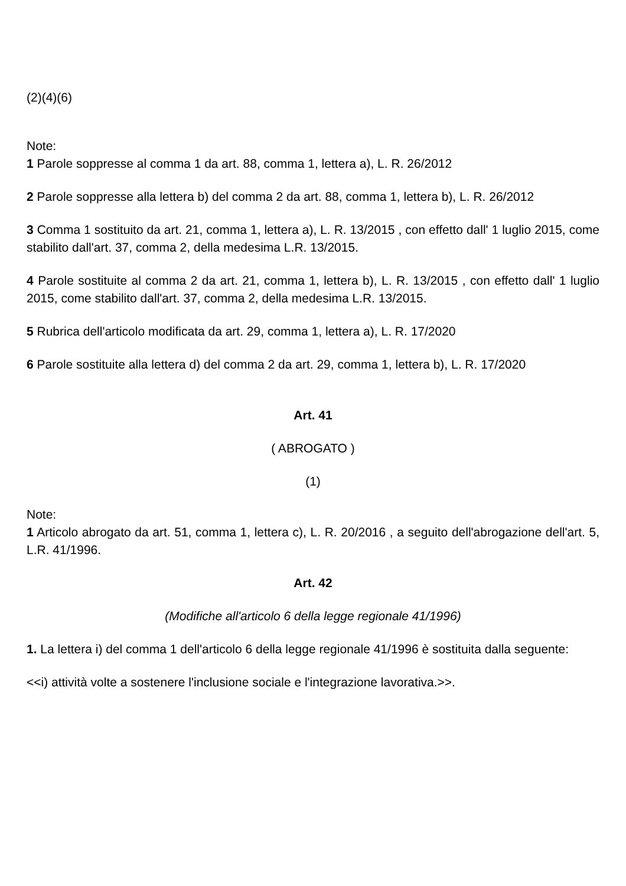(2)(4)(6)
Note:
1 Parole soppresse al comma 1 da art. 88, comma 1, lettera a), L. R. 26/2012
2 Parole soppresse alla lettera b) del comma 2 da art. 88, comma 1, lettera b), L. R. 26/2012
3 Comma 1 sostituito da art. 21, comma 1, lettera a), L. R. 13/2015 , con effetto dall' 1 luglio 2015, come stabilito dall'art. 37, comma 2, della medesima L.R. 13/2015.
4 Parole sostituite al comma 2 da art. 21, comma 1, lettera b), L. R. 13/2015 , con effetto dall' 1 luglio 2015, come stabilito dall'art. 37, comma 2, della medesima L.R. 13/2015.
5 Rubrica dell'articolo modificata da art. 29, comma 1, lettera a), L. R. 17/2020
6 Parole sostituite alla lettera d) del comma 2 da art. 29, comma 1, lettera b), L. R. 17/2020
Art. 41
( ABROGATO )
(1)
Note:
1 Articolo abrogato da art. 51, comma 1, lettera c), L. R. 20/2016 , a seguito dell'abrogazione dell'art. 5, L.R. 41/1996.
Art. 42
(Modifiche all'articolo 6 della legge regionale 41/1996)
1. La lettera i) del comma 1 dell'articolo 6 della legge regionale 41/1996 è sostituita dalla seguente:
<<i) attività volte a sostenere l'inclusione sociale e l'integrazione lavorativa.>>.